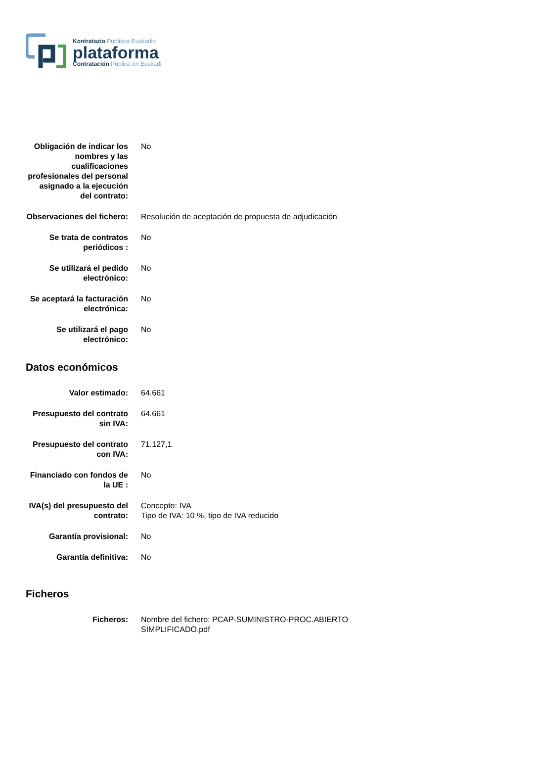Kontratazio Publikoa Euskadin
plataforma
Contratación Pública en Euskadi
| Obligación de indicar los nombres y las cualificaciones profesionales del personal asignado a la ejecución del contrato: | No |
| Observaciones del fichero: | Resolución de aceptación de propuesta de adjudicación |
| Se trata de contratos periódicos : | No |
| Se utilizará el pedido electrónico: | No |
| Se aceptará la facturación electrónica: | No |
| Se utilizará el pago electrónico: | No |
Datos económicos
| Valor estimado: | 64.661 |
| Presupuesto del contrato sin IVA: | 64.661 |
| Presupuesto del contrato con IVA: | 71.127,1 |
| Financiado con fondos de la UE : | No |
| IVA(s) del presupuesto del contrato: | Concepto: IVA Tipo de IVA: 10 %, tipo de IVA reducido |
| Garantía provisional: | No |
| Garantía definitiva: | No |
Ficheros
| Ficheros: | Nombre del fichero: PCAP-SUMINISTRO-PROC.ABIERTO SIMPLIFICADO.pdf |